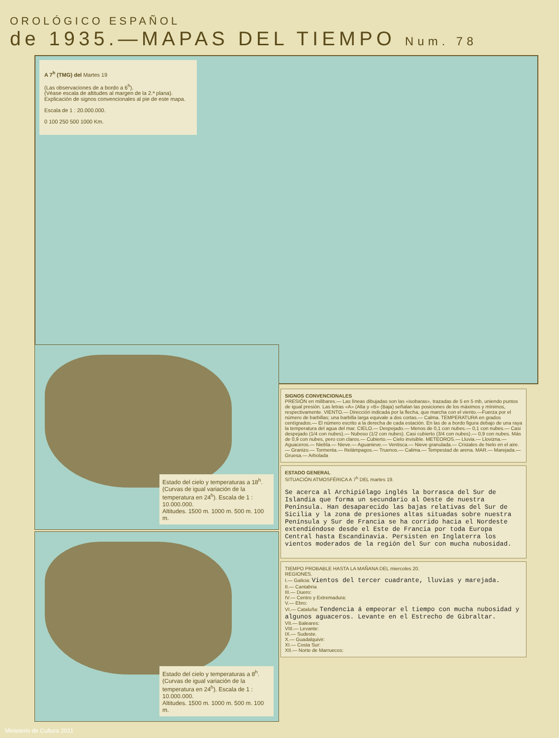OROLÓGICO ESPAÑOL
de 1935.—MAPAS DEL TIEMPO Num. 78
A 7<sup>h</sup> (TMG) del Martes 19
(Las observaciones de a bordo a 6<sup>h</sup>).
(Véase escala de altitudes al margen de la 2.ª plana).
Explicación de signos convencionales al pie de este mapa.
Escala de 1 : 20.000.000.
0 100 250 500 1000 Km.
Estado del cielo y temperaturas a 18<sup>h</sup>.
(Curvas de igual variación de la temperatura en 24<sup>h</sup>). Escala de 1 : 10.000.000.
Altitudes. 1500 m. 1000 m. 500 m. 100 m.
Estado del cielo y temperaturas a 8<sup>h</sup>.
(Curvas de igual variación de la temperatura en 24<sup>h</sup>). Escala de 1 : 10.000.000.
Altitudes. 1500 m. 1000 m. 500 m. 100 m.
SIGNOS CONVENCIONALES
PRESIÓN en milibares.— Las líneas dibujadas son las «isobaras», trazadas de 5 en 5 mb, uniendo puntos de igual presión. Las letras «A» (Alta y «B» (Baja) señalan las posiciones de los máximos y mínimos, respectivamente. VIENTO.— Dirección indicada por la flecha, que marcha con el viento.—Fuerza por el número de barbillas; una barbilla larga equivale a dos cortas.— Calma. TEMPERATURA en grados centígrados.— El número escrito a la derecha de cada estación. En las de a bordo figura debajo de una raya la temperatura del agua del mar. CIELO.— Despejado.— Menos de 0,1 con nubes.— 0,1 con nubes.— Casi despejado (1/4 con nubes).— Nuboso (1/2 con nubes). Casi cubierto (3/4 con nubes).— 0,9 con nubes. Más de 0,9 con nubes, pero con claros.— Cubierto.— Cielo invisible. METEOROS.— Lluvia.— Llovizna.— Aguaceros.— Niebla.— Nieve.— Aguanieve.— Ventisca.— Nieve granulada.— Cristales de hielo en el aire.— Granizo.— Tormenta.— Relámpagos.— Truenos.— Calima.— Tempestad de arena. MAR.— Marejada.— Gruesa.— Arbolada
ESTADO GENERAL
SITUACIÓN ATMOSFÉRICA A 7<sup>h</sup> DEL martes 19.
Se acerca al Archipiélago inglés la borrasca del Sur de Islandia que forma un secundario al Oeste de nuestra Península. Han desaparecido las bajas relativas del Sur de Sicilia y la zona de presiones altas situadas sobre nuestra Península y Sur de Francia se ha corrido hacia el Nordeste extendiéndose desde el Este de Francia por toda Europa Central hasta Escandinavia. Persisten en Inglaterra los vientos moderados de la región del Sur con mucha nubosidad.
TIEMPO PROBABLE HASTA LA MAÑANA DEL miercoles 20.
REGIONES.
I.— Galicia: Vientos del tercer cuadrante, lluvias y marejada.
II.— Cantabria
III.— Duero:
IV.— Centro y Extremadura:
V.— Ebro:
VI.— Cataluña: Tendencia á empeorar el tiempo con mucha nubosidad y algunos aguaceros. Levante en el Estrecho de Gibraltar.
VII.— Baleares:
VIII.— Levante:
IX.— Sudeste.
X.— Guadalquivir:
XI.— Costa Sur:
XII.— Norte de Marruecos:
Ministerio de Cultura 2011